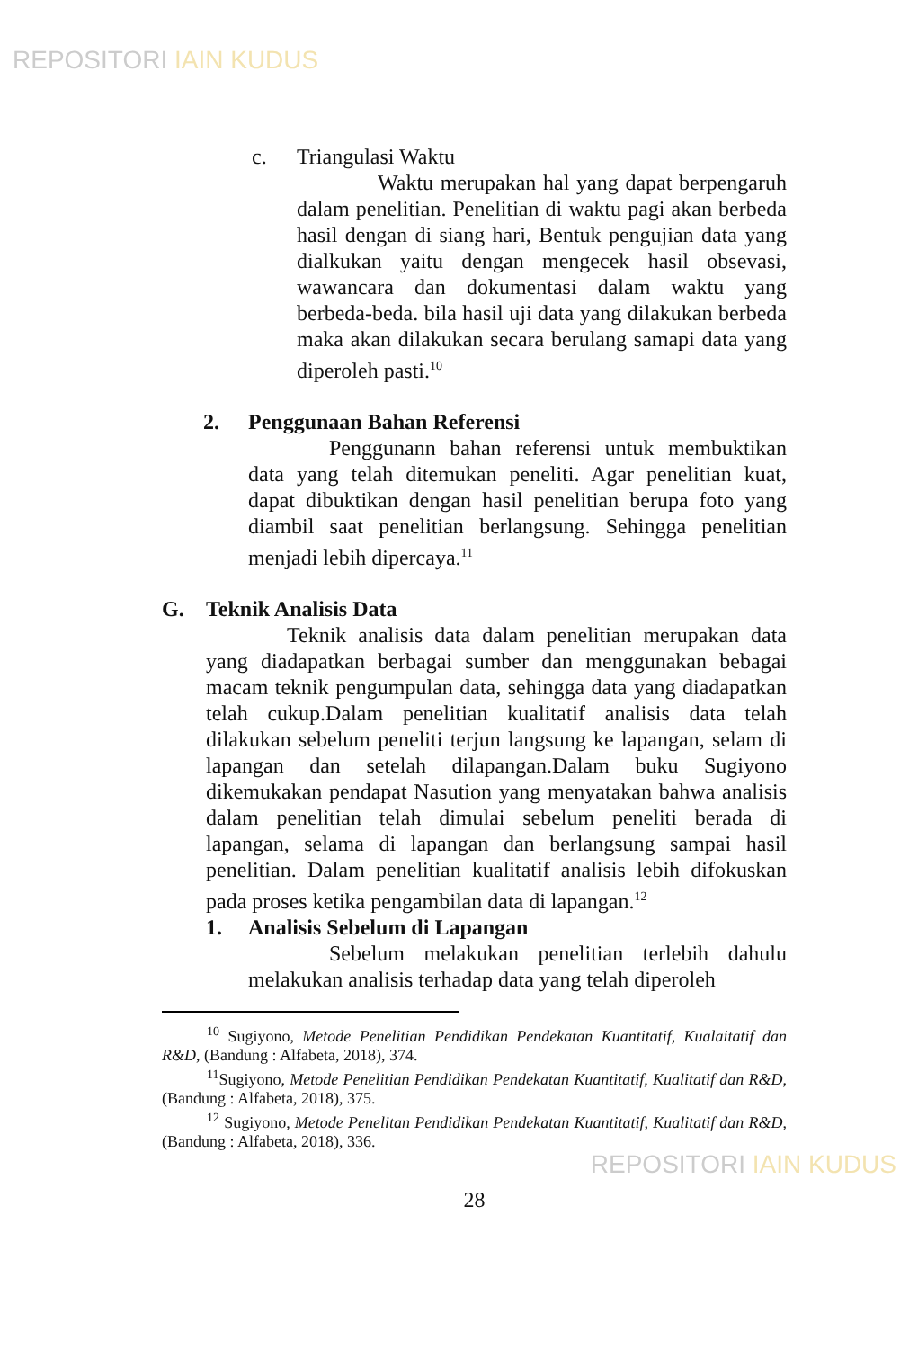REPOSITORI IAIN KUDUS
c. Triangulasi Waktu
Waktu merupakan hal yang dapat berpengaruh dalam penelitian. Penelitian di waktu pagi akan berbeda hasil dengan di siang hari, Bentuk pengujian data yang dialkukan yaitu dengan mengecek hasil obsevasi, wawancara dan dokumentasi dalam waktu yang berbeda-beda. bila hasil uji data yang dilakukan berbeda maka akan dilakukan secara berulang samapi data yang diperoleh pasti.<sup>10</sup>
2. Penggunaan Bahan Referensi
Penggunann bahan referensi untuk membuktikan data yang telah ditemukan peneliti. Agar penelitian kuat, dapat dibuktikan dengan hasil penelitian berupa foto yang diambil saat penelitian berlangsung. Sehingga penelitian menjadi lebih dipercaya.<sup>11</sup>
G. Teknik Analisis Data
Teknik analisis data dalam penelitian merupakan data yang diadapatkan berbagai sumber dan menggunakan bebagai macam teknik pengumpulan data, sehingga data yang diadapatkan telah cukup.Dalam penelitian kualitatif analisis data telah dilakukan sebelum peneliti terjun langsung ke lapangan, selam di lapangan dan setelah dilapangan.Dalam buku Sugiyono dikemukakan pendapat Nasution yang menyatakan bahwa analisis dalam penelitian telah dimulai sebelum peneliti berada di lapangan, selama di lapangan dan berlangsung sampai hasil penelitian. Dalam penelitian kualitatif analisis lebih difokuskan pada proses ketika pengambilan data di lapangan.<sup>12</sup>
1. Analisis Sebelum di Lapangan
Sebelum melakukan penelitian terlebih dahulu melakukan analisis terhadap data yang telah diperoleh
<sup>10</sup> Sugiyono, Metode Penelitian Pendidikan Pendekatan Kuantitatif, Kualaitatif dan R&D, (Bandung : Alfabeta, 2018), 374.
<sup>11</sup> Sugiyono, Metode Penelitian Pendidikan Pendekatan Kuantitatif, Kualitatif dan R&D, (Bandung : Alfabeta, 2018), 375.
<sup>12</sup> Sugiyono, Metode Penelitan Pendidikan Pendekatan Kuantitatif, Kualitatif dan R&D, (Bandung : Alfabeta, 2018), 336.
28
REPOSITORI IAIN KUDUS